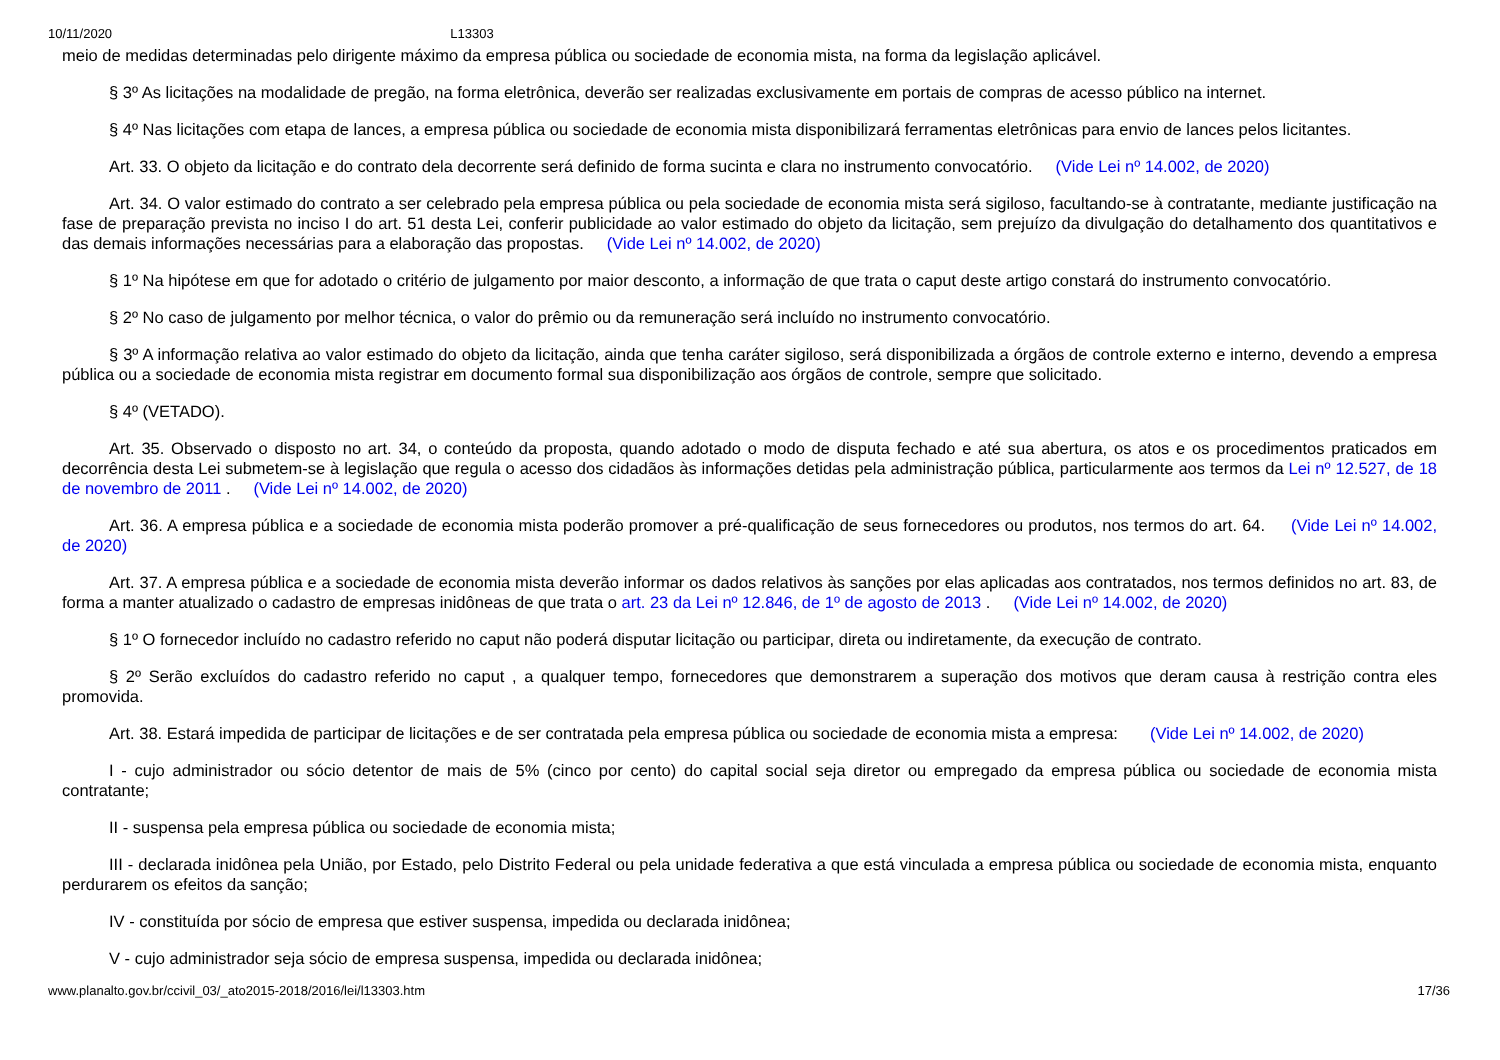10/11/2020 L13303
meio de medidas determinadas pelo dirigente máximo da empresa pública ou sociedade de economia mista, na forma da legislação aplicável.
§ 3º As licitações na modalidade de pregão, na forma eletrônica, deverão ser realizadas exclusivamente em portais de compras de acesso público na internet.
§ 4º Nas licitações com etapa de lances, a empresa pública ou sociedade de economia mista disponibilizará ferramentas eletrônicas para envio de lances pelos licitantes.
Art. 33. O objeto da licitação e do contrato dela decorrente será definido de forma sucinta e clara no instrumento convocatório. (Vide Lei nº 14.002, de 2020)
Art. 34. O valor estimado do contrato a ser celebrado pela empresa pública ou pela sociedade de economia mista será sigiloso, facultando-se à contratante, mediante justificação na fase de preparação prevista no inciso I do art. 51 desta Lei, conferir publicidade ao valor estimado do objeto da licitação, sem prejuízo da divulgação do detalhamento dos quantitativos e das demais informações necessárias para a elaboração das propostas. (Vide Lei nº 14.002, de 2020)
§ 1º Na hipótese em que for adotado o critério de julgamento por maior desconto, a informação de que trata o caput deste artigo constará do instrumento convocatório.
§ 2º No caso de julgamento por melhor técnica, o valor do prêmio ou da remuneração será incluído no instrumento convocatório.
§ 3º A informação relativa ao valor estimado do objeto da licitação, ainda que tenha caráter sigiloso, será disponibilizada a órgãos de controle externo e interno, devendo a empresa pública ou a sociedade de economia mista registrar em documento formal sua disponibilização aos órgãos de controle, sempre que solicitado.
§ 4º (VETADO).
Art. 35. Observado o disposto no art. 34, o conteúdo da proposta, quando adotado o modo de disputa fechado e até sua abertura, os atos e os procedimentos praticados em decorrência desta Lei submetem-se à legislação que regula o acesso dos cidadãos às informações detidas pela administração pública, particularmente aos termos da Lei nº 12.527, de 18 de novembro de 2011 . (Vide Lei nº 14.002, de 2020)
Art. 36. A empresa pública e a sociedade de economia mista poderão promover a pré-qualificação de seus fornecedores ou produtos, nos termos do art. 64. (Vide Lei nº 14.002, de 2020)
Art. 37. A empresa pública e a sociedade de economia mista deverão informar os dados relativos às sanções por elas aplicadas aos contratados, nos termos definidos no art. 83, de forma a manter atualizado o cadastro de empresas inidôneas de que trata o art. 23 da Lei nº 12.846, de 1º de agosto de 2013 . (Vide Lei nº 14.002, de 2020)
§ 1º O fornecedor incluído no cadastro referido no caput não poderá disputar licitação ou participar, direta ou indiretamente, da execução de contrato.
§ 2º Serão excluídos do cadastro referido no caput , a qualquer tempo, fornecedores que demonstrarem a superação dos motivos que deram causa à restrição contra eles promovida.
Art. 38. Estará impedida de participar de licitações e de ser contratada pela empresa pública ou sociedade de economia mista a empresa: (Vide Lei nº 14.002, de 2020)
I - cujo administrador ou sócio detentor de mais de 5% (cinco por cento) do capital social seja diretor ou empregado da empresa pública ou sociedade de economia mista contratante;
II - suspensa pela empresa pública ou sociedade de economia mista;
III - declarada inidônea pela União, por Estado, pelo Distrito Federal ou pela unidade federativa a que está vinculada a empresa pública ou sociedade de economia mista, enquanto perdurarem os efeitos da sanção;
IV - constituída por sócio de empresa que estiver suspensa, impedida ou declarada inidônea;
V - cujo administrador seja sócio de empresa suspensa, impedida ou declarada inidônea;
www.planalto.gov.br/ccivil_03/_ato2015-2018/2016/lei/l13303.htm 17/36